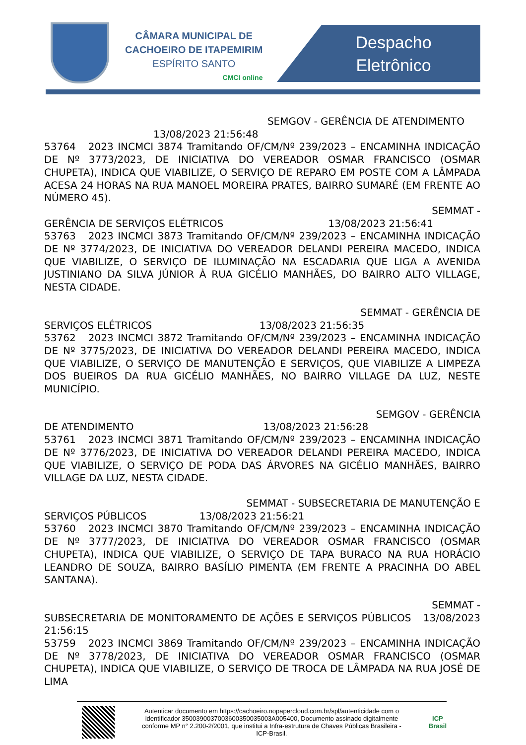CÂMARA MUNICIPAL DE
CACHOEIRO DE ITAPEMIRIM
ESPÍRITO SANTO
CMCI online
Despacho
Eletrônico
SEMGOV - GERÊNCIA DE ATENDIMENTO
13/08/2023 21:56:48
53764 2023 INCMCI 3874 Tramitando OF/CM/Nº 239/2023 – ENCAMINHA INDICAÇÃO DE Nº 3773/2023, DE INICIATIVA DO VEREADOR OSMAR FRANCISCO (OSMAR CHUPETA), INDICA QUE VIABILIZE, O SERVIÇO DE REPARO EM POSTE COM A LÂMPADA ACESA 24 HORAS NA RUA MANOEL MOREIRA PRATES, BAIRRO SUMARÉ (EM FRENTE AO NÚMERO 45).
SEMMAT -
GERÊNCIA DE SERVIÇOS ELÉTRICOS 13/08/2023 21:56:41
53763 2023 INCMCI 3873 Tramitando OF/CM/Nº 239/2023 – ENCAMINHA INDICAÇÃO DE Nº 3774/2023, DE INICIATIVA DO VEREADOR DELANDI PEREIRA MACEDO, INDICA QUE VIABILIZE, O SERVIÇO DE ILUMINAÇÃO NA ESCADARIA QUE LIGA A AVENIDA JUSTINIANO DA SILVA JÚNIOR À RUA GICÉLIO MANHÃES, DO BAIRRO ALTO VILLAGE, NESTA CIDADE.
SEMMAT - GERÊNCIA DE
SERVIÇOS ELÉTRICOS 13/08/2023 21:56:35
53762 2023 INCMCI 3872 Tramitando OF/CM/Nº 239/2023 – ENCAMINHA INDICAÇÃO DE Nº 3775/2023, DE INICIATIVA DO VEREADOR DELANDI PEREIRA MACEDO, INDICA QUE VIABILIZE, O SERVIÇO DE MANUTENÇÃO E SERVIÇOS, QUE VIABILIZE A LIMPEZA DOS BUEIROS DA RUA GICÉLIO MANHÃES, NO BAIRRO VILLAGE DA LUZ, NESTE MUNICÍPIO.
SEMGOV - GERÊNCIA
DE ATENDIMENTO 13/08/2023 21:56:28
53761 2023 INCMCI 3871 Tramitando OF/CM/Nº 239/2023 – ENCAMINHA INDICAÇÃO DE Nº 3776/2023, DE INICIATIVA DO VEREADOR DELANDI PEREIRA MACEDO, INDICA QUE VIABILIZE, O SERVIÇO DE PODA DAS ÁRVORES NA GICÉLIO MANHÃES, BAIRRO VILLAGE DA LUZ, NESTA CIDADE.
SEMMAT - SUBSECRETARIA DE MANUTENÇÃO E
SERVIÇOS PÚBLICOS 13/08/2023 21:56:21
53760 2023 INCMCI 3870 Tramitando OF/CM/Nº 239/2023 – ENCAMINHA INDICAÇÃO DE Nº 3777/2023, DE INICIATIVA DO VEREADOR OSMAR FRANCISCO (OSMAR CHUPETA), INDICA QUE VIABILIZE, O SERVIÇO DE TAPA BURACO NA RUA HORÁCIO LEANDRO DE SOUZA, BAIRRO BASÍLIO PIMENTA (EM FRENTE A PRACINHA DO ABEL SANTANA).
SEMMAT -
SUBSECRETARIA DE MONITORAMENTO DE AÇÕES E SERVIÇOS PÚBLICOS 13/08/2023 21:56:15
53759 2023 INCMCI 3869 Tramitando OF/CM/Nº 239/2023 – ENCAMINHA INDICAÇÃO DE Nº 3778/2023, DE INICIATIVA DO VEREADOR OSMAR FRANCISCO (OSMAR CHUPETA), INDICA QUE VIABILIZE, O SERVIÇO DE TROCA DE LÂMPADA NA RUA JOSÉ DE LIMA
Autenticar documento em https://cachoeiro.nopapercloud.com.br/spl/autenticidade com o identificador 3500390037003600350035003A005400, Documento assinado digitalmente conforme MP n° 2.200-2/2001, que institui a Infra-estrutura de Chaves Públicas Brasileira - ICP-Brasil.
ICP
Brasil